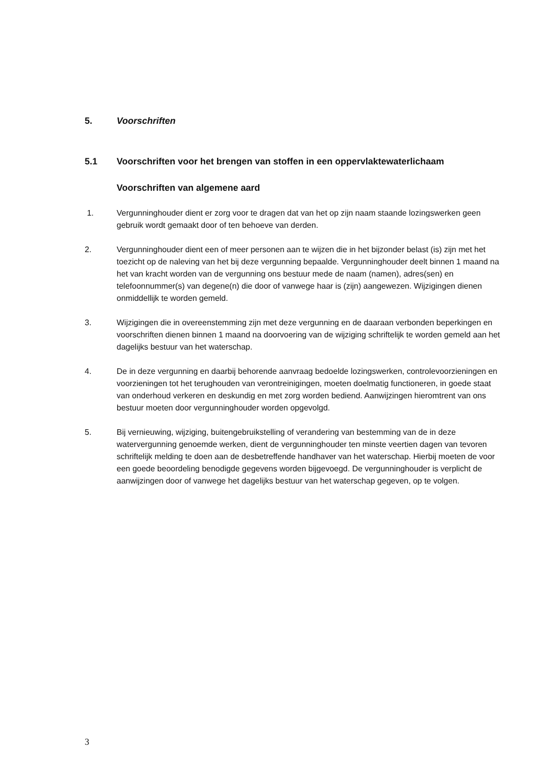5. Voorschriften
5.1 Voorschriften voor het brengen van stoffen in een oppervlaktewaterlichaam
Voorschriften van algemene aard
1. Vergunninghouder dient er zorg voor te dragen dat van het op zijn naam staande lozingswerken geen gebruik wordt gemaakt door of ten behoeve van derden.
2. Vergunninghouder dient een of meer personen aan te wijzen die in het bijzonder belast (is) zijn met het toezicht op de naleving van het bij deze vergunning bepaalde. Vergunninghouder deelt binnen 1 maand na het van kracht worden van de vergunning ons bestuur mede de naam (namen), adres(sen) en telefoonnummer(s) van degene(n) die door of vanwege haar is (zijn) aangewezen. Wijzigingen dienen onmiddellijk te worden gemeld.
3. Wijzigingen die in overeenstemming zijn met deze vergunning en de daaraan verbonden beperkingen en voorschriften dienen binnen 1 maand na doorvoering van de wijziging schriftelijk te worden gemeld aan het dagelijks bestuur van het waterschap.
4. De in deze vergunning en daarbij behorende aanvraag bedoelde lozingswerken, controlevoorzieningen en voorzieningen tot het terughouden van verontreinigingen, moeten doelmatig functioneren, in goede staat van onderhoud verkeren en deskundig en met zorg worden bediend. Aanwijzingen hieromtrent van ons bestuur moeten door vergunninghouder worden opgevolgd.
5. Bij vernieuwing, wijziging, buitengebruikstelling of verandering van bestemming van de in deze watervergunning genoemde werken, dient de vergunninghouder ten minste veertien dagen van tevoren schriftelijk melding te doen aan de desbetreffende handhaver van het waterschap. Hierbij moeten de voor een goede beoordeling benodigde gegevens worden bijgevoegd. De vergunninghouder is verplicht de aanwijzingen door of vanwege het dagelijks bestuur van het waterschap gegeven, op te volgen.
3